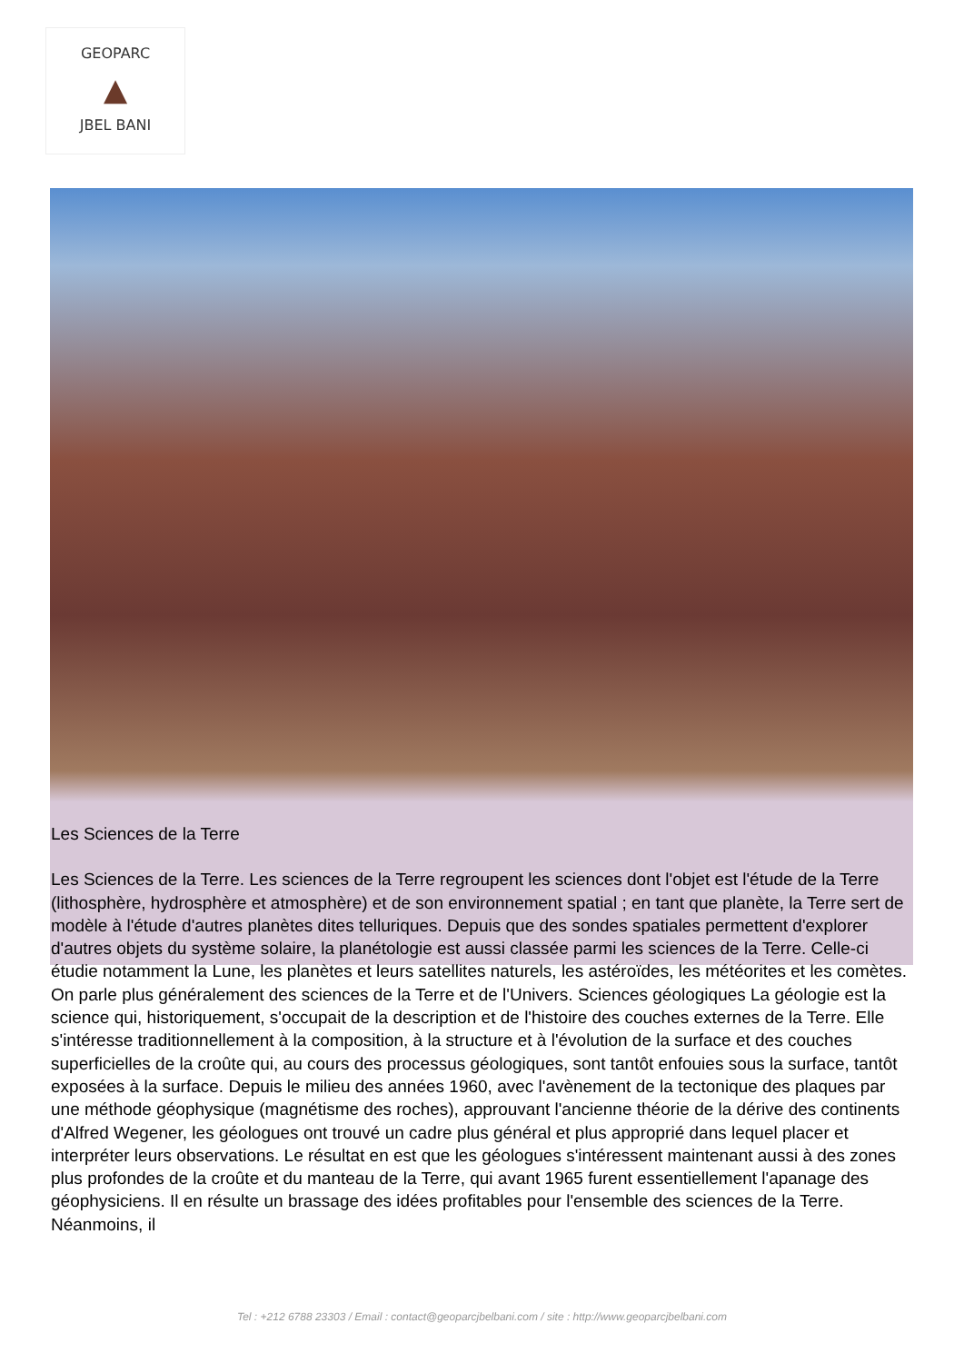GEOPARC
▲
JBEL BANI
Les Sciences de la Terre
Les Sciences de la Terre. Les sciences de la Terre regroupent les sciences dont l'objet est l'étude de la Terre (lithosphère, hydrosphère et atmosphère) et de son environnement spatial ; en tant que planète, la Terre sert de modèle à l'étude d'autres planètes dites telluriques. Depuis que des sondes spatiales permettent d'explorer d'autres objets du système solaire, la planétologie est aussi classée parmi les sciences de la Terre. Celle-ci étudie notamment la Lune, les planètes et leurs satellites naturels, les astéroïdes, les météorites et les comètes. On parle plus généralement des sciences de la Terre et de l'Univers. Sciences géologiques La géologie est la science qui, historiquement, s'occupait de la description et de l'histoire des couches externes de la Terre. Elle s'intéresse traditionnellement à la composition, à la structure et à l'évolution de la surface et des couches superficielles de la croûte qui, au cours des processus géologiques, sont tantôt enfouies sous la surface, tantôt exposées à la surface. Depuis le milieu des années 1960, avec l'avènement de la tectonique des plaques par une méthode géophysique (magnétisme des roches), approuvant l'ancienne théorie de la dérive des continents d'Alfred Wegener, les géologues ont trouvé un cadre plus général et plus approprié dans lequel placer et interpréter leurs observations. Le résultat en est que les géologues s'intéressent maintenant aussi à des zones plus profondes de la croûte et du manteau de la Terre, qui avant 1965 furent essentiellement l'apanage des géophysiciens. Il en résulte un brassage des idées profitables pour l'ensemble des sciences de la Terre. Néanmoins, il
Tel : +212 6788 23303 / Email : contact@geoparcjbelbani.com / site : http://www.geoparcjbelbani.com